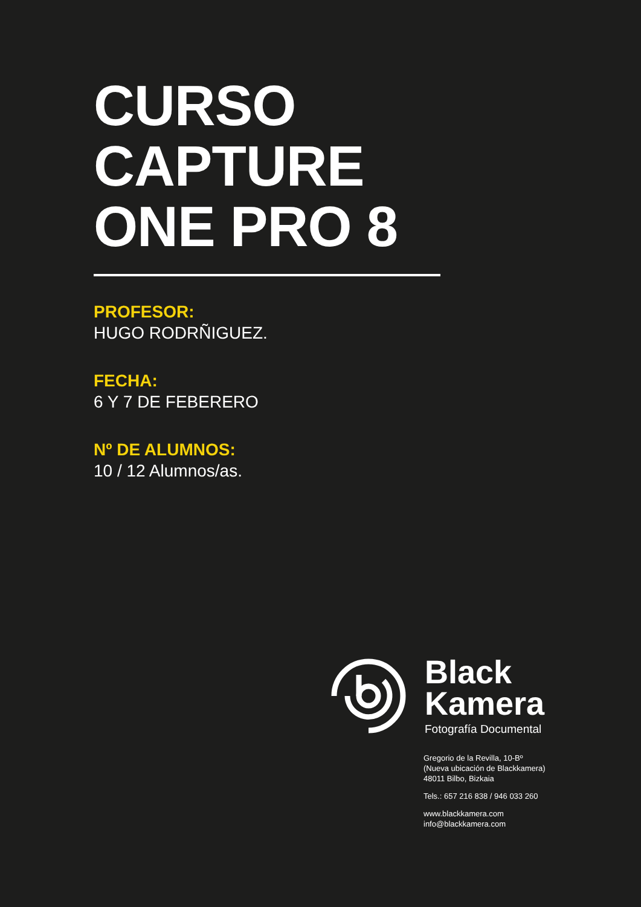CURSO
CAPTURE
ONE PRO 8
PROFESOR:
HUGO RODRÑIGUEZ.
FECHA:
6 Y 7 DE FEBERERO
Nº DE ALUMNOS:
10 / 12 Alumnos/as.
Black
Kamera
Fotografía Documental
Gregorio de la Revilla, 10-Bº
(Nueva ubicación de Blackkamera)
48011 Bilbo, Bizkaia
Tels.: 657 216 838 / 946 033 260
www.blackkamera.com
info@blackkamera.com